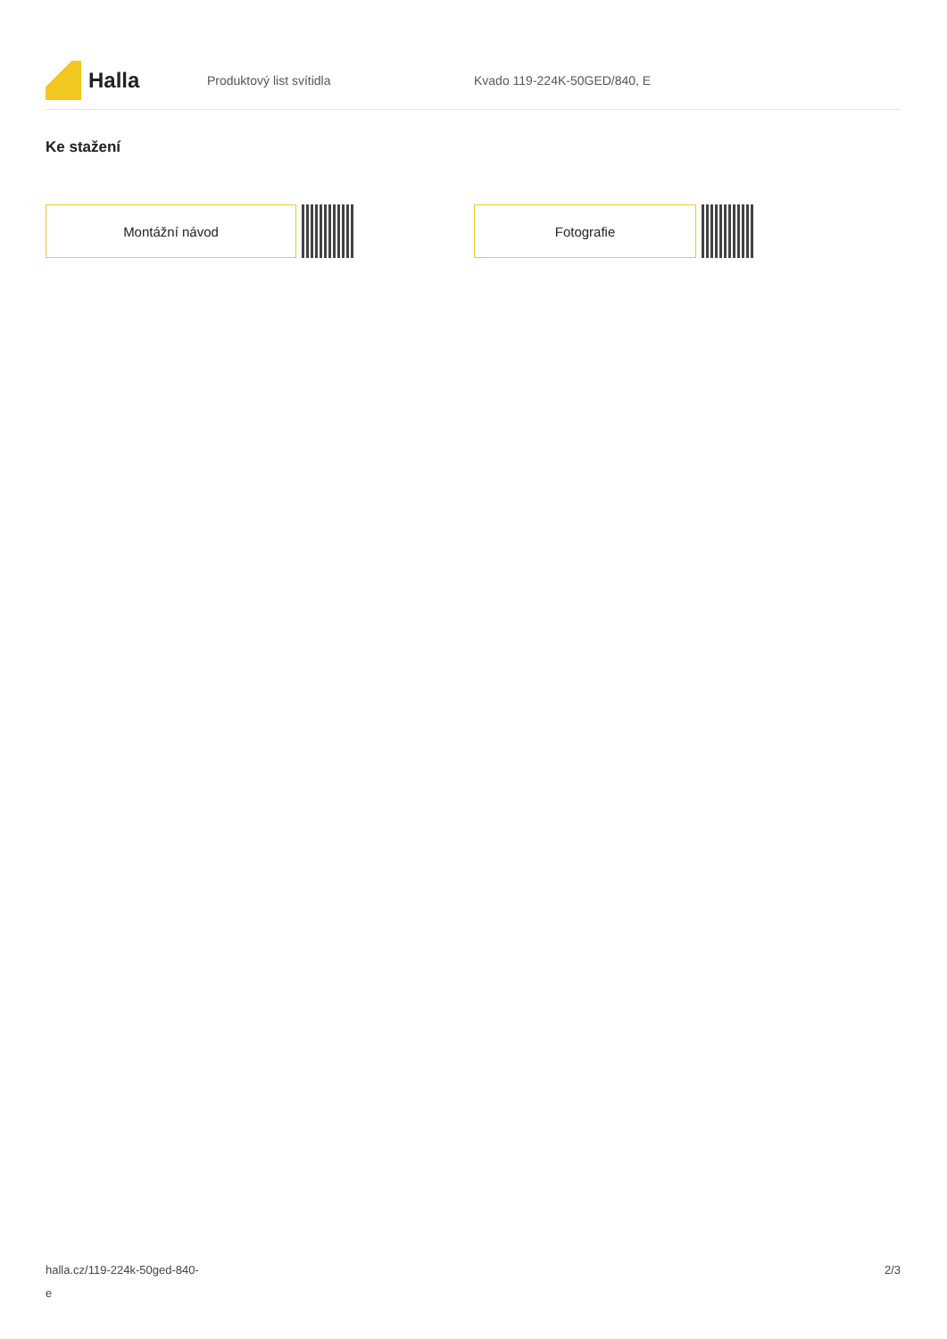Halla
Produktový list svítidla Kvado 119-224K-50GED/840, E
Ke stažení
Montážní návod Fotografie
halla.cz/119-224k-50ged-840-
e
2/3